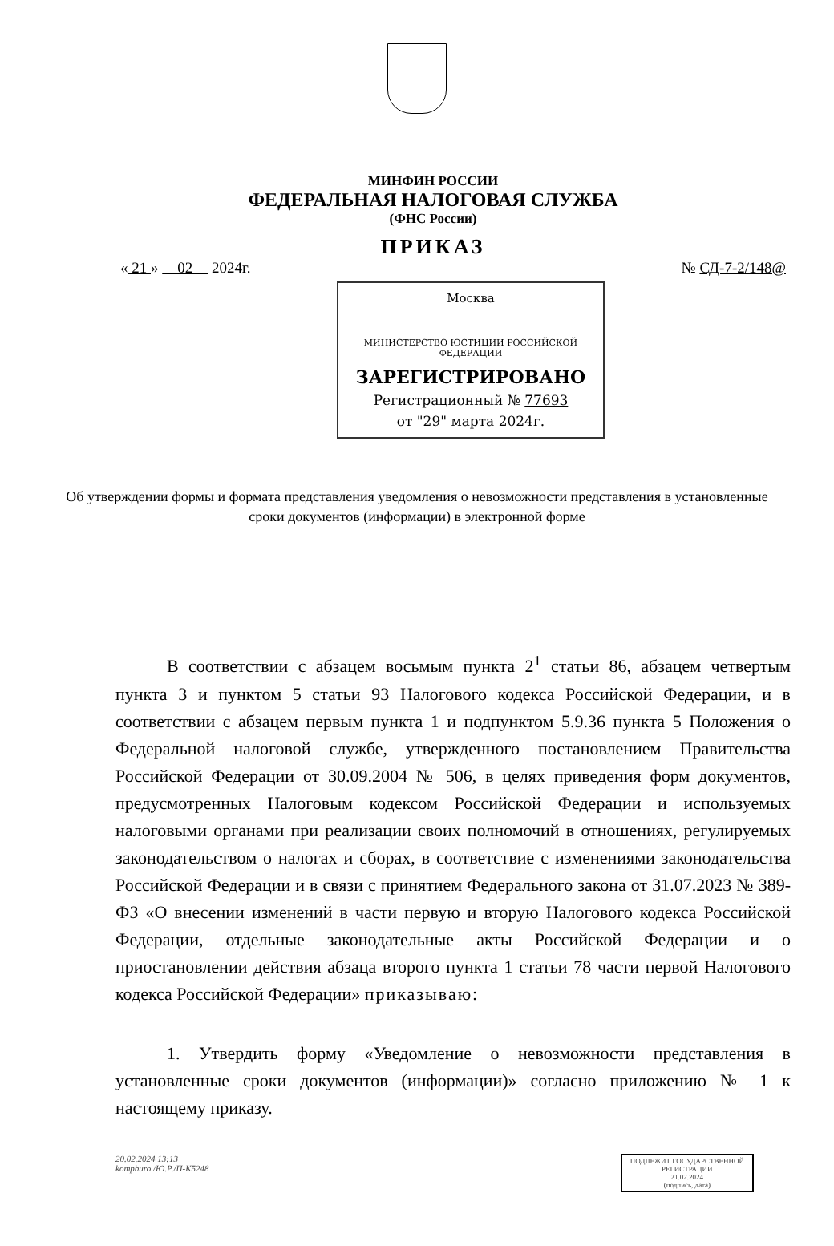МИНФИН РОССИИ
ФЕДЕРАЛЬНАЯ НАЛОГОВАЯ СЛУЖБА
(ФНС России)
ПРИКАЗ
« 21 » 02 2024г. № СД-7-2/148@
Москва
МИНИСТЕРСТВО ЮСТИЦИИ РОССИЙСКОЙ ФЕДЕРАЦИИ
ЗАРЕГИСТРИРОВАНО
Регистрационный № 77693
от "29" марта 2024г.
Об утверждении формы и формата представления уведомления о невозможности представления в установленные сроки документов (информации) в электронной форме
В соответствии с абзацем восьмым пункта 2<sup>1</sup> статьи 86, абзацем четвертым пункта 3 и пунктом 5 статьи 93 Налогового кодекса Российской Федерации, и в соответствии с абзацем первым пункта 1 и подпунктом 5.9.36 пункта 5 Положения о Федеральной налоговой службе, утвержденного постановлением Правительства Российской Федерации от 30.09.2004 № 506, в целях приведения форм документов, предусмотренных Налоговым кодексом Российской Федерации и используемых налоговыми органами при реализации своих полномочий в отношениях, регулируемых законодательством о налогах и сборах, в соответствие с изменениями законодательства Российской Федерации и в связи с принятием Федерального закона от 31.07.2023 № 389-ФЗ «О внесении изменений в части первую и вторую Налогового кодекса Российской Федерации, отдельные законодательные акты Российской Федерации и о приостановлении действия абзаца второго пункта 1 статьи 78 части первой Налогового кодекса Российской Федерации» приказываю:
1. Утвердить форму «Уведомление о невозможности представления в установленные сроки документов (информации)» согласно приложению № 1 к настоящему приказу.
20.02.2024 13:13
kompburo /Ю.Р./П-К5248
ПОДЛЕЖИТ ГОСУДАРСТВЕННОЙ
РЕГИСТРАЦИИ
21.02.2024
(подпись, дата)